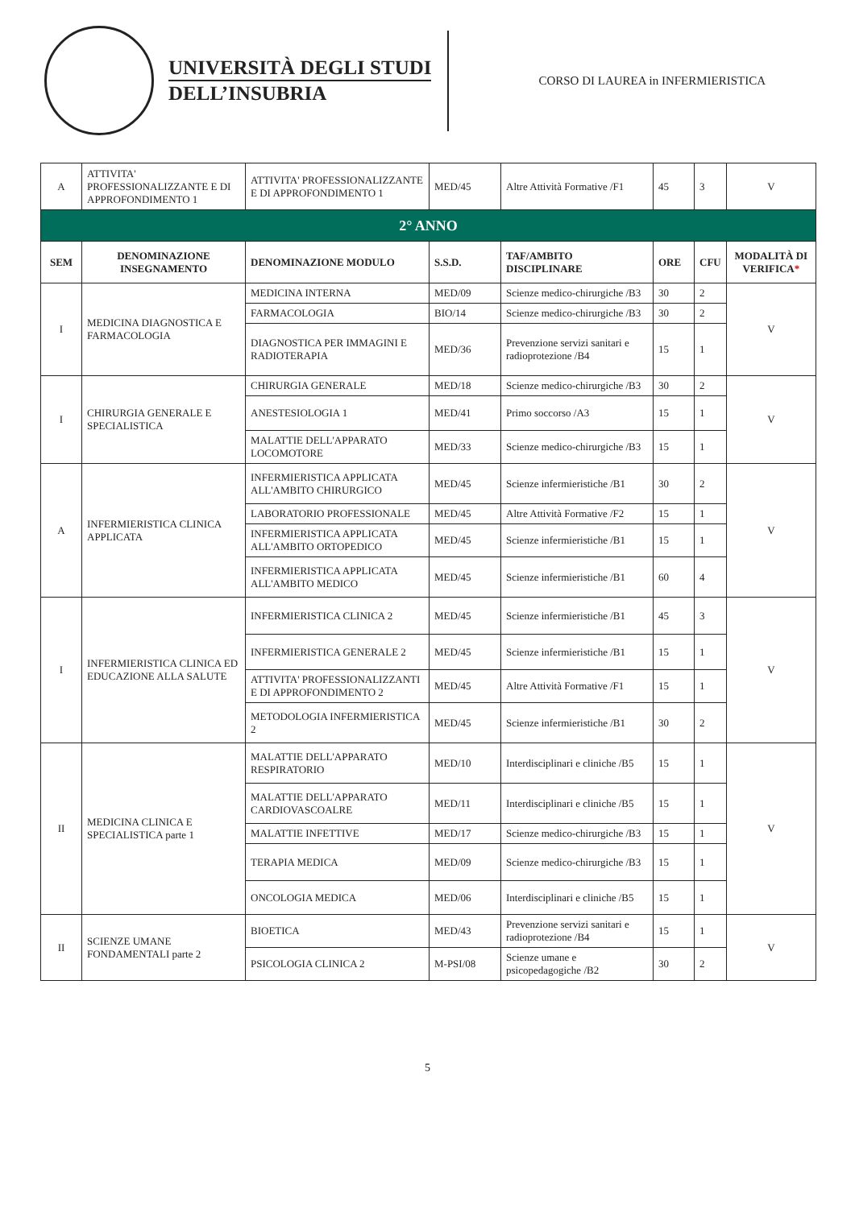UNIVERSITÀ DEGLI STUDI
DELL’INSUBRIA
CORSO DI LAUREA in INFERMIERISTICA
| A | ATTIVITA' PROFESSIONALIZZANTE E DI APPROFONDIMENTO 1 | ATTIVITA' PROFESSIONALIZZANTE E DI APPROFONDIMENTO 1 | MED/45 | Altre Attività Formative /F1 | 45 | 3 | V |
| 2° ANNO | | | | | | | |
| SEM | DENOMINAZIONE INSEGNAMENTO | DENOMINAZIONE MODULO | S.S.D. | TAF/AMBITO DISCIPLINARE | ORE | CFU | MODALITÀ DI VERIFICA * |
| I | MEDICINA DIAGNOSTICA E FARMACOLOGIA | MEDICINA INTERNA | MED/09 | Scienze medico-chirurgiche /B3 | 30 | 2 | V |
| | | FARMACOLOGIA | BIO/14 | Scienze medico-chirurgiche /B3 | 30 | 2 | |
| | | DIAGNOSTICA PER IMMAGINI E RADIOTERAPIA | MED/36 | Prevenzione servizi sanitari e radioprotezione /B4 | 15 | 1 | |
| I | CHIRURGIA GENERALE E SPECIALISTICA | CHIRURGIA GENERALE | MED/18 | Scienze medico-chirurgiche /B3 | 30 | 2 | V |
| | | ANESTESIOLOGIA 1 | MED/41 | Primo soccorso /A3 | 15 | 1 | |
| | | MALATTIE DELL'APPARATO LOCOMOTORE | MED/33 | Scienze medico-chirurgiche /B3 | 15 | 1 | |
| A | INFERMIERISTICA CLINICA APPLICATA | INFERMIERISTICA APPLICATA ALL'AMBITO CHIRURGICO | MED/45 | Scienze infermieristiche /B1 | 30 | 2 | V |
| | | LABORATORIO PROFESSIONALE | MED/45 | Altre Attività Formative /F2 | 15 | 1 | |
| | | INFERMIERISTICA APPLICATA ALL'AMBITO ORTOPEDICO | MED/45 | Scienze infermieristiche /B1 | 15 | 1 | |
| | | INFERMIERISTICA APPLICATA ALL'AMBITO MEDICO | MED/45 | Scienze infermieristiche /B1 | 60 | 4 | |
| I | INFERMIERISTICA CLINICA ED EDUCAZIONE ALLA SALUTE | INFERMIERISTICA CLINICA 2 | MED/45 | Scienze infermieristiche /B1 | 45 | 3 | V |
| | | INFERMIERISTICA GENERALE 2 | MED/45 | Scienze infermieristiche /B1 | 15 | 1 | |
| | | ATTIVITA' PROFESSIONALIZZANTI E DI APPROFONDIMENTO 2 | MED/45 | Altre Attività Formative /F1 | 15 | 1 | |
| | | METODOLOGIA INFERMIERISTICA 2 | MED/45 | Scienze infermieristiche /B1 | 30 | 2 | |
| II | MEDICINA CLINICA E SPECIALISTICA parte 1 | MALATTIE DELL'APPARATO RESPIRATORIO | MED/10 | Interdisciplinari e cliniche /B5 | 15 | 1 | V |
| | | MALATTIE DELL'APPARATO CARDIOVASCOALRE | MED/11 | Interdisciplinari e cliniche /B5 | 15 | 1 | |
| | | MALATTIE INFETTIVE | MED/17 | Scienze medico-chirurgiche /B3 | 15 | 1 | |
| | | TERAPIA MEDICA | MED/09 | Scienze medico-chirurgiche /B3 | 15 | 1 | |
| | | ONCOLOGIA MEDICA | MED/06 | Interdisciplinari e cliniche /B5 | 15 | 1 | |
| II | SCIENZE UMANE FONDAMENTALI parte 2 | BIOETICA | MED/43 | Prevenzione servizi sanitari e radioprotezione /B4 | 15 | 1 | V |
| | | PSICOLOGIA CLINICA 2 | M-PSI/08 | Scienze umane e psicopedagogiche /B2 | 30 | 2 | |
5